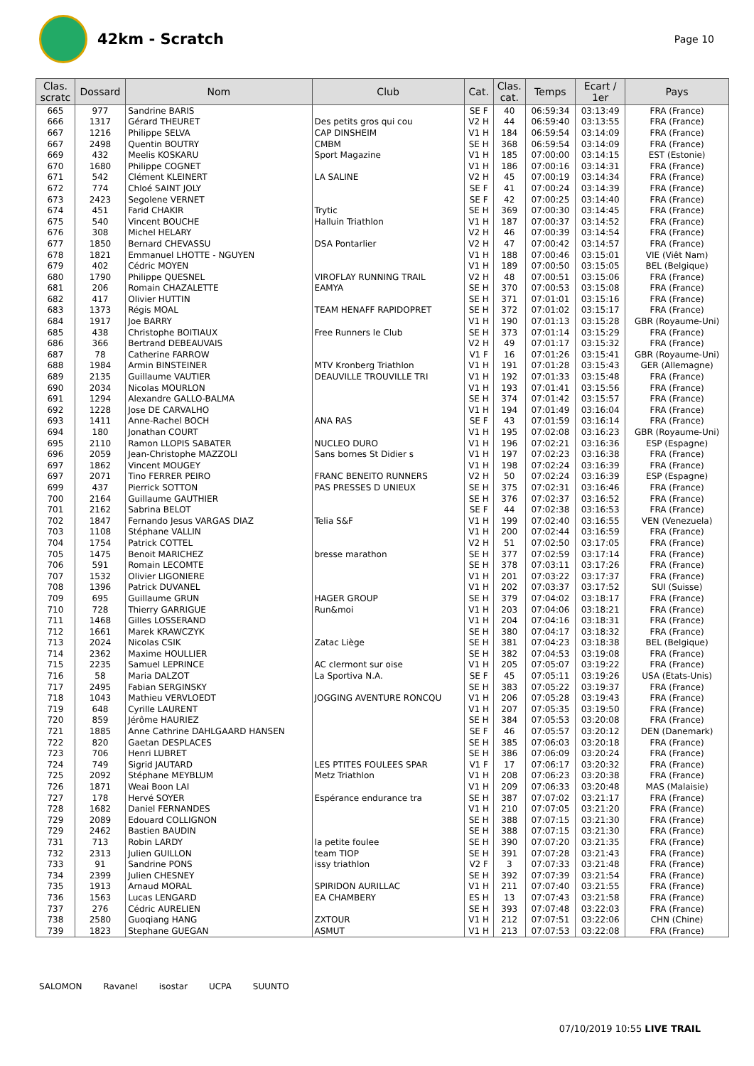42km - Scratch
Page 10
| Clas. scratc | Dossard | Nom | Club | Cat. | Clas. cat. | Temps | Ecart / 1er | Pays |
| --- | --- | --- | --- | --- | --- | --- | --- | --- |
| 665 | 977 | Sandrine BARIS | | SE F | 40 | 06:59:34 | 03:13:49 | FRA (France) |
| 666 | 1317 | Gérard THEURET | Des petits gros qui cou | V2 H | 44 | 06:59:40 | 03:13:55 | FRA (France) |
| 667 | 1216 | Philippe SELVA | CAP DINSHEIM | V1 H | 184 | 06:59:54 | 03:14:09 | FRA (France) |
| 667 | 2498 | Quentin BOUTRY | CMBM | SE H | 368 | 06:59:54 | 03:14:09 | FRA (France) |
| 669 | 432 | Meelis KOSKARU | Sport Magazine | V1 H | 185 | 07:00:00 | 03:14:15 | EST (Estonie) |
| 670 | 1680 | Philippe COGNET | | V1 H | 186 | 07:00:16 | 03:14:31 | FRA (France) |
| 671 | 542 | Clément KLEINERT | LA SALINE | V2 H | 45 | 07:00:19 | 03:14:34 | FRA (France) |
| 672 | 774 | Chloé SAINT JOLY | | SE F | 41 | 07:00:24 | 03:14:39 | FRA (France) |
| 673 | 2423 | Segolene VERNET | | SE F | 42 | 07:00:25 | 03:14:40 | FRA (France) |
| 674 | 451 | Farid CHAKIR | Trytic | SE H | 369 | 07:00:30 | 03:14:45 | FRA (France) |
| 675 | 540 | Vincent BOUCHE | Halluin Triathlon | V1 H | 187 | 07:00:37 | 03:14:52 | FRA (France) |
| 676 | 308 | Michel HELARY | | V2 H | 46 | 07:00:39 | 03:14:54 | FRA (France) |
| 677 | 1850 | Bernard CHEVASSU | DSA Pontarlier | V2 H | 47 | 07:00:42 | 03:14:57 | FRA (France) |
| 678 | 1821 | Emmanuel LHOTTE - NGUYEN | | V1 H | 188 | 07:00:46 | 03:15:01 | VIE (Viêt Nam) |
| 679 | 402 | Cédric MOYEN | | V1 H | 189 | 07:00:50 | 03:15:05 | BEL (Belgique) |
| 680 | 1790 | Philippe QUESNEL | VIROFLAY RUNNING TRAIL | V2 H | 48 | 07:00:51 | 03:15:06 | FRA (France) |
| 681 | 206 | Romain CHAZALETTE | EAMYA | SE H | 370 | 07:00:53 | 03:15:08 | FRA (France) |
| 682 | 417 | Olivier HUTTIN | | SE H | 371 | 07:01:01 | 03:15:16 | FRA (France) |
| 683 | 1373 | Régis MOAL | TEAM HENAFF RAPIDOPRET | SE H | 372 | 07:01:02 | 03:15:17 | FRA (France) |
| 684 | 1917 | Joe BARRY | | V1 H | 190 | 07:01:13 | 03:15:28 | GBR (Royaume-Uni) |
| 685 | 438 | Christophe BOITIAUX | Free Runners le Club | SE H | 373 | 07:01:14 | 03:15:29 | FRA (France) |
| 686 | 366 | Bertrand DEBEAUVAIS | | V2 H | 49 | 07:01:17 | 03:15:32 | FRA (France) |
| 687 | 78 | Catherine FARROW | | V1 F | 16 | 07:01:26 | 03:15:41 | GBR (Royaume-Uni) |
| 688 | 1984 | Armin BINSTEINER | MTV Kronberg Triathlon | V1 H | 191 | 07:01:28 | 03:15:43 | GER (Allemagne) |
| 689 | 2135 | Guillaume VAUTIER | DEAUVILLE TROUVILLE TRI | V1 H | 192 | 07:01:33 | 03:15:48 | FRA (France) |
| 690 | 2034 | Nicolas MOURLON | | V1 H | 193 | 07:01:41 | 03:15:56 | FRA (France) |
| 691 | 1294 | Alexandre GALLO-BALMA | | SE H | 374 | 07:01:42 | 03:15:57 | FRA (France) |
| 692 | 1228 | Jose DE CARVALHO | | V1 H | 194 | 07:01:49 | 03:16:04 | FRA (France) |
| 693 | 1411 | Anne-Rachel BOCH | ANA RAS | SE F | 43 | 07:01:59 | 03:16:14 | FRA (France) |
| 694 | 180 | Jonathan COURT | | V1 H | 195 | 07:02:08 | 03:16:23 | GBR (Royaume-Uni) |
| 695 | 2110 | Ramon LLOPIS SABATER | NUCLEO DURO | V1 H | 196 | 07:02:21 | 03:16:36 | ESP (Espagne) |
| 696 | 2059 | Jean-Christophe MAZZOLI | Sans bornes St Didier s | V1 H | 197 | 07:02:23 | 03:16:38 | FRA (France) |
| 697 | 1862 | Vincent MOUGEY | | V1 H | 198 | 07:02:24 | 03:16:39 | FRA (France) |
| 697 | 2071 | Tino FERRER PEIRO | FRANC BENEITO RUNNERS | V2 H | 50 | 07:02:24 | 03:16:39 | ESP (Espagne) |
| 699 | 437 | Pierrick SOTTON | PAS PRESSES D UNIEUX | SE H | 375 | 07:02:31 | 03:16:46 | FRA (France) |
| 700 | 2164 | Guillaume GAUTHIER | | SE H | 376 | 07:02:37 | 03:16:52 | FRA (France) |
| 701 | 2162 | Sabrina BELOT | | SE F | 44 | 07:02:38 | 03:16:53 | FRA (France) |
| 702 | 1847 | Fernando Jesus VARGAS DIAZ | Telia S&F | V1 H | 199 | 07:02:40 | 03:16:55 | VEN (Venezuela) |
| 703 | 1108 | Stéphane VALLIN | | V1 H | 200 | 07:02:44 | 03:16:59 | FRA (France) |
| 704 | 1754 | Patrick COTTEL | | V2 H | 51 | 07:02:50 | 03:17:05 | FRA (France) |
| 705 | 1475 | Benoit MARICHEZ | bresse marathon | SE H | 377 | 07:02:59 | 03:17:14 | FRA (France) |
| 706 | 591 | Romain LECOMTE | | SE H | 378 | 07:03:11 | 03:17:26 | FRA (France) |
| 707 | 1532 | Olivier LIGONIERE | | V1 H | 201 | 07:03:22 | 03:17:37 | FRA (France) |
| 708 | 1396 | Patrick DUVANEL | | V1 H | 202 | 07:03:37 | 03:17:52 | SUI (Suisse) |
| 709 | 695 | Guillaume GRUN | HAGER GROUP | SE H | 379 | 07:04:02 | 03:18:17 | FRA (France) |
| 710 | 728 | Thierry GARRIGUE | Run&moi | V1 H | 203 | 07:04:06 | 03:18:21 | FRA (France) |
| 711 | 1468 | Gilles LOSSERAND | | V1 H | 204 | 07:04:16 | 03:18:31 | FRA (France) |
| 712 | 1661 | Marek KRAWCZYK | | SE H | 380 | 07:04:17 | 03:18:32 | FRA (France) |
| 713 | 2024 | Nicolas CSIK | Zatac Liège | SE H | 381 | 07:04:23 | 03:18:38 | BEL (Belgique) |
| 714 | 2362 | Maxime HOULLIER | | SE H | 382 | 07:04:53 | 03:19:08 | FRA (France) |
| 715 | 2235 | Samuel LEPRINCE | AC clermont sur oise | V1 H | 205 | 07:05:07 | 03:19:22 | FRA (France) |
| 716 | 58 | Maria DALZOT | La Sportiva N.A. | SE F | 45 | 07:05:11 | 03:19:26 | USA (Etats-Unis) |
| 717 | 2495 | Fabian SERGINSKY | | SE H | 383 | 07:05:22 | 03:19:37 | FRA (France) |
| 718 | 1043 | Mathieu VERVLOEDT | JOGGING AVENTURE RONCQU | V1 H | 206 | 07:05:28 | 03:19:43 | FRA (France) |
| 719 | 648 | Cyrille LAURENT | | V1 H | 207 | 07:05:35 | 03:19:50 | FRA (France) |
| 720 | 859 | Jérôme HAURIEZ | | SE H | 384 | 07:05:53 | 03:20:08 | FRA (France) |
| 721 | 1885 | Anne Cathrine DAHLGAARD HANSEN | | SE F | 46 | 07:05:57 | 03:20:12 | DEN (Danemark) |
| 722 | 820 | Gaetan DESPLACES | | SE H | 385 | 07:06:03 | 03:20:18 | FRA (France) |
| 723 | 706 | Henri LUBRET | | SE H | 386 | 07:06:09 | 03:20:24 | FRA (France) |
| 724 | 749 | Sigrid JAUTARD | LES PTITES FOULEES SPAR | V1 F | 17 | 07:06:17 | 03:20:32 | FRA (France) |
| 725 | 2092 | Stéphane MEYBLUM | Metz Triathlon | V1 H | 208 | 07:06:23 | 03:20:38 | FRA (France) |
| 726 | 1871 | Weai Boon LAI | | V1 H | 209 | 07:06:33 | 03:20:48 | MAS (Malaisie) |
| 727 | 178 | Hervé SOYER | Espérance endurance tra | SE H | 387 | 07:07:02 | 03:21:17 | FRA (France) |
| 728 | 1682 | Daniel FERNANDES | | V1 H | 210 | 07:07:05 | 03:21:20 | FRA (France) |
| 729 | 2089 | Edouard COLLIGNON | | SE H | 388 | 07:07:15 | 03:21:30 | FRA (France) |
| 729 | 2462 | Bastien BAUDIN | | SE H | 388 | 07:07:15 | 03:21:30 | FRA (France) |
| 731 | 713 | Robin LARDY | la petite foulee | SE H | 390 | 07:07:20 | 03:21:35 | FRA (France) |
| 732 | 2313 | Julien GUILLON | team TIOP | SE H | 391 | 07:07:28 | 03:21:43 | FRA (France) |
| 733 | 91 | Sandrine PONS | issy triathlon | V2 F | 3 | 07:07:33 | 03:21:48 | FRA (France) |
| 734 | 2399 | Julien CHESNEY | | SE H | 392 | 07:07:39 | 03:21:54 | FRA (France) |
| 735 | 1913 | Arnaud MORAL | SPIRIDON AURILLAC | V1 H | 211 | 07:07:40 | 03:21:55 | FRA (France) |
| 736 | 1563 | Lucas LENGARD | EA CHAMBERY | ES H | 13 | 07:07:43 | 03:21:58 | FRA (France) |
| 737 | 276 | Cédric AURELIEN | | SE H | 393 | 07:07:48 | 03:22:03 | FRA (France) |
| 738 | 2580 | Guoqiang HANG | ZXTOUR | V1 H | 212 | 07:07:51 | 03:22:06 | CHN (Chine) |
| 739 | 1823 | Stephane GUEGAN | ASMUT | V1 H | 213 | 07:07:53 | 03:22:08 | FRA (France) |
SALOMON Ravanel isostar UCPA SUUNTO
07/10/2019 10:55 LIVE TRAIL